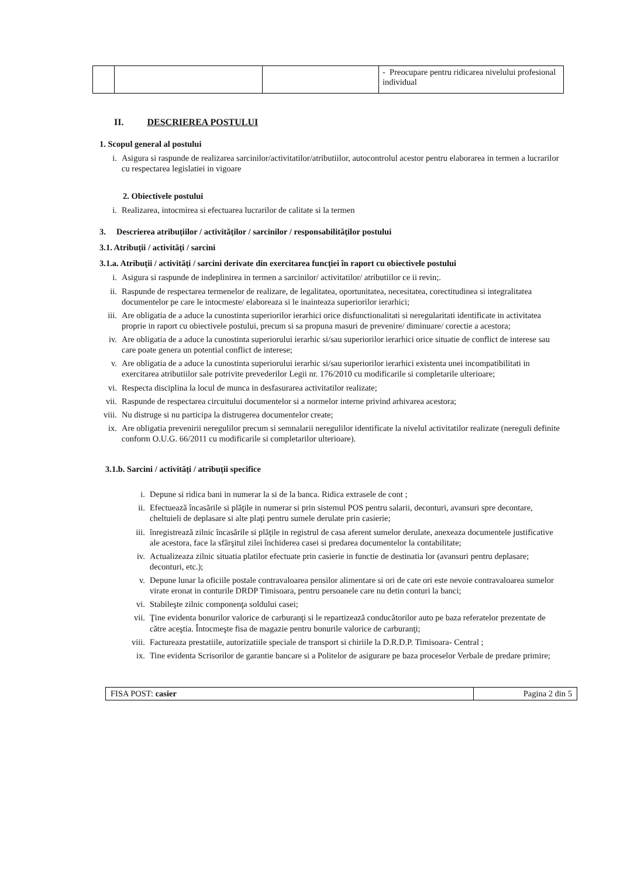| | | | - Preocupare pentru ridicarea nivelului profesional individual |
II. DESCRIEREA POSTULUI
1. Scopul general al postului
i. Asigura si raspunde de realizarea sarcinilor/activitatilor/atributiilor, autocontrolul acestor pentru elaborarea in termen a lucrarilor cu respectarea legislatiei in vigoare
2. Obiectivele postului
i. Realizarea, intocmirea si efectuarea lucrarilor de calitate si la termen
3. Descrierea atribuţiilor / activităţilor / sarcinilor / responsabilităţilor postului
3.1. Atribuţii / activităţi / sarcini
3.1.a. Atribuţii / activităţi / sarcini derivate din exercitarea funcţiei în raport cu obiectivele postului
i. Asigura si raspunde de indeplinirea in termen a sarcinilor/ activitatilor/ atributiilor ce ii revin;.
ii. Raspunde de respectarea termenelor de realizare, de legalitatea, oportunitatea, necesitatea, corectitudinea si integralitatea documentelor pe care le intocmeste/ elaboreaza si le inainteaza superiorilor ierarhici;
iii. Are obligatia de a aduce la cunostinta superiorilor ierarhici orice disfunctionalitati si neregularitati identificate in activitatea proprie in raport cu obiectivele postului, precum si sa propuna masuri de prevenire/ diminuare/ corectie a acestora;
iv. Are obligatia de a aduce la cunostinta superiorului ierarhic si/sau superiorilor ierarhici orice situatie de conflict de interese sau care poate genera un potential conflict de interese;
v. Are obligatia de a aduce la cunostinta superiorului ierarhic si/sau superiorilor ierarhici existenta unei incompatibilitati in exercitarea atributiilor sale potrivite prevederilor Legii nr. 176/2010 cu modificarile si completarile ulterioare;
vi. Respecta disciplina la locul de munca in desfasurarea activitatilor realizate;
vii. Raspunde de respectarea circuitului documentelor si a normelor interne privind arhivarea acestora;
viii. Nu distruge si nu participa la distrugerea documentelor create;
ix. Are obligatia prevenirii neregulilor precum si semnalarii neregulilor identificate la nivelul activitatilor realizate (nereguli definite conform O.U.G. 66/2011 cu modificarile si completarilor ulterioare).
3.1.b. Sarcini / activităţi / atribuţii specifice
i. Depune si ridica bani in numerar la si de la banca. Ridica extrasele de cont ;
ii. Efectuează încasările si plăţile in numerar si prin sistemul POS pentru salarii, deconturi, avansuri spre decontare, cheltuieli de deplasare si alte plaţi pentru sumele derulate prin casierie;
iii. înregistrează zilnic încasările si plăţile in registrul de casa aferent sumelor derulate, anexeaza documentele justificative ale acestora, face la sfârşitul zilei închiderea casei si predarea documentelor la contabilitate;
iv. Actualizeaza zilnic situatia platilor efectuate prin casierie in functie de destinatia lor (avansuri pentru deplasare; deconturi, etc.);
v. Depune lunar la oficiile postale contravaloarea pensilor alimentare si ori de cate ori este nevoie contravaloarea sumelor virate eronat in conturile DRDP Timisoara, pentru persoanele care nu detin conturi la banci;
vi. Stabileşte zilnic componenţa soldului casei;
vii. Ţine evidenta bonurilor valorice de carburanţi si le repartizează conducătorilor auto pe baza referatelor prezentate de către aceştia. Întocmeşte fisa de magazie pentru bonurile valorice de carburanţi;
viii. Factureaza prestatiile, autorizatiile speciale de transport si chiriile la D.R.D.P. Timisoara- Central ;
ix. Tine evidenta Scrisorilor de garantie bancare si a Politelor de asigurare pe baza proceselor Verbale de predare primire;
FISA POST: casier Pagina 2 din 5